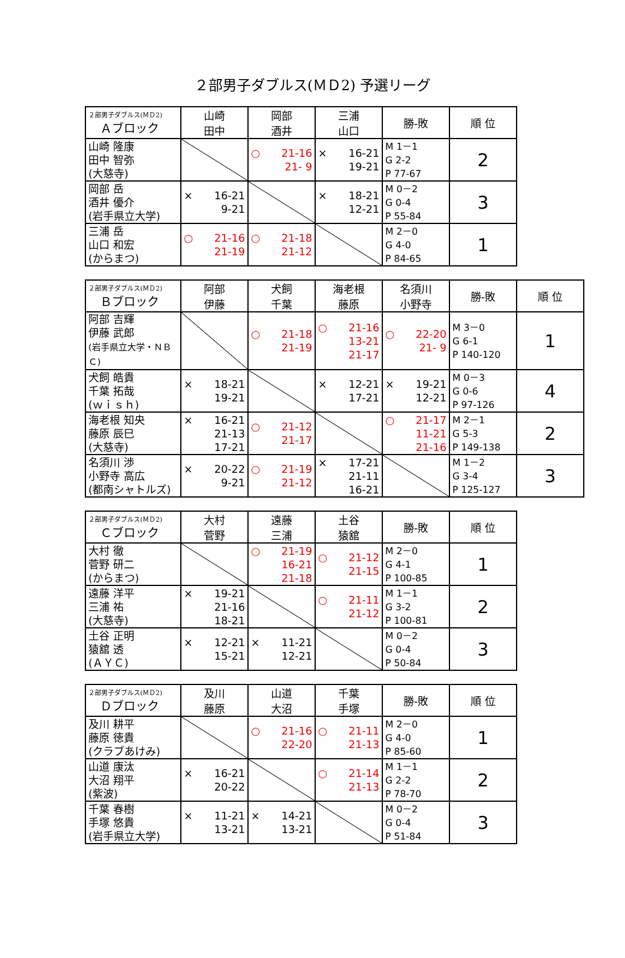２部男子ダブルス(ＭＤ2) 予選リーグ
| ２部男子ダブルス(ＭＤ2) Ａブロック | 山崎 田中 | 岡部 酒井 | 三浦 山口 | 勝-敗 | 順 位 |
| --- | --- | --- | --- | --- | --- |
| 山崎 隆康 田中 智弥 (大慈寺) | | ○ 21-16 21- 9 | × 16-21 19-21 | M 1－1 G 2-2 P 77-67 | 2 |
| 岡部 岳 酒井 優介 (岩手県立大学) | × 16-21 9-21 | | × 18-21 12-21 | M 0－2 G 0-4 P 55-84 | 3 |
| 三浦 岳 山口 和宏 (からまつ) | ○ 21-16 21-19 | ○ 21-18 21-12 | | M 2－0 G 4-0 P 84-65 | 1 |
| ２部男子ダブルス(ＭＤ2) Ｂブロック | 阿部 伊藤 | 犬飼 千葉 | 海老根 藤原 | 名須川 小野寺 | 勝-敗 | 順 位 |
| --- | --- | --- | --- | --- | --- | --- |
| 阿部 吉輝 伊藤 武郎 (岩手県立大学・ＮＢＣ) | | ○ 21-18 21-19 | ○ 21-16 13-21 21-17 | ○ 22-20 21- 9 | M 3－0 G 6-1 P 140-120 | 1 |
| 犬飼 皓貴 千葉 拓哉 (ｗｉｓｈ) | × 18-21 19-21 | | × 12-21 17-21 | × 19-21 12-21 | M 0－3 G 0-6 P 97-126 | 4 |
| 海老根 知央 藤原 辰巳 (大慈寺) | × 16-21 21-13 17-21 | ○ 21-12 21-17 | | ○ 21-17 11-21 21-16 | M 2－1 G 5-3 P 149-138 | 2 |
| 名須川 渉 小野寺 高広 (都南シャトルズ) | × 20-22 9-21 | ○ 21-19 21-12 | × 17-21 21-11 16-21 | | M 1－2 G 3-4 P 125-127 | 3 |
| ２部男子ダブルス(ＭＤ2) Ｃブロック | 大村 菅野 | 遠藤 三浦 | 土谷 猿舘 | 勝-敗 | 順 位 |
| --- | --- | --- | --- | --- | --- |
| 大村 徹 菅野 研二 (からまつ) | | ○ 21-19 16-21 21-18 | ○ 21-12 21-15 | M 2－0 G 4-1 P 100-85 | 1 |
| 遠藤 洋平 三浦 祐 (大慈寺) | × 19-21 21-16 18-21 | | ○ 21-11 21-12 | M 1－1 G 3-2 P 100-81 | 2 |
| 土谷 正明 猿舘 透 (ＡＹＣ) | × 12-21 15-21 | × 11-21 12-21 | | M 0－2 G 0-4 P 50-84 | 3 |
| ２部男子ダブルス(ＭＤ2) Ｄブロック | 及川 藤原 | 山道 大沼 | 千葉 手塚 | 勝-敗 | 順 位 |
| --- | --- | --- | --- | --- | --- |
| 及川 耕平 藤原 徳貴 (クラブあけみ) | | ○ 21-16 22-20 | ○ 21-11 21-13 | M 2－0 G 4-0 P 85-60 | 1 |
| 山道 康汰 大沼 翔平 (紫波) | × 16-21 20-22 | | ○ 21-14 21-13 | M 1－1 G 2-2 P 78-70 | 2 |
| 千葉 春樹 手塚 悠貴 (岩手県立大学) | × 11-21 13-21 | × 14-21 13-21 | | M 0－2 G 0-4 P 51-84 | 3 |